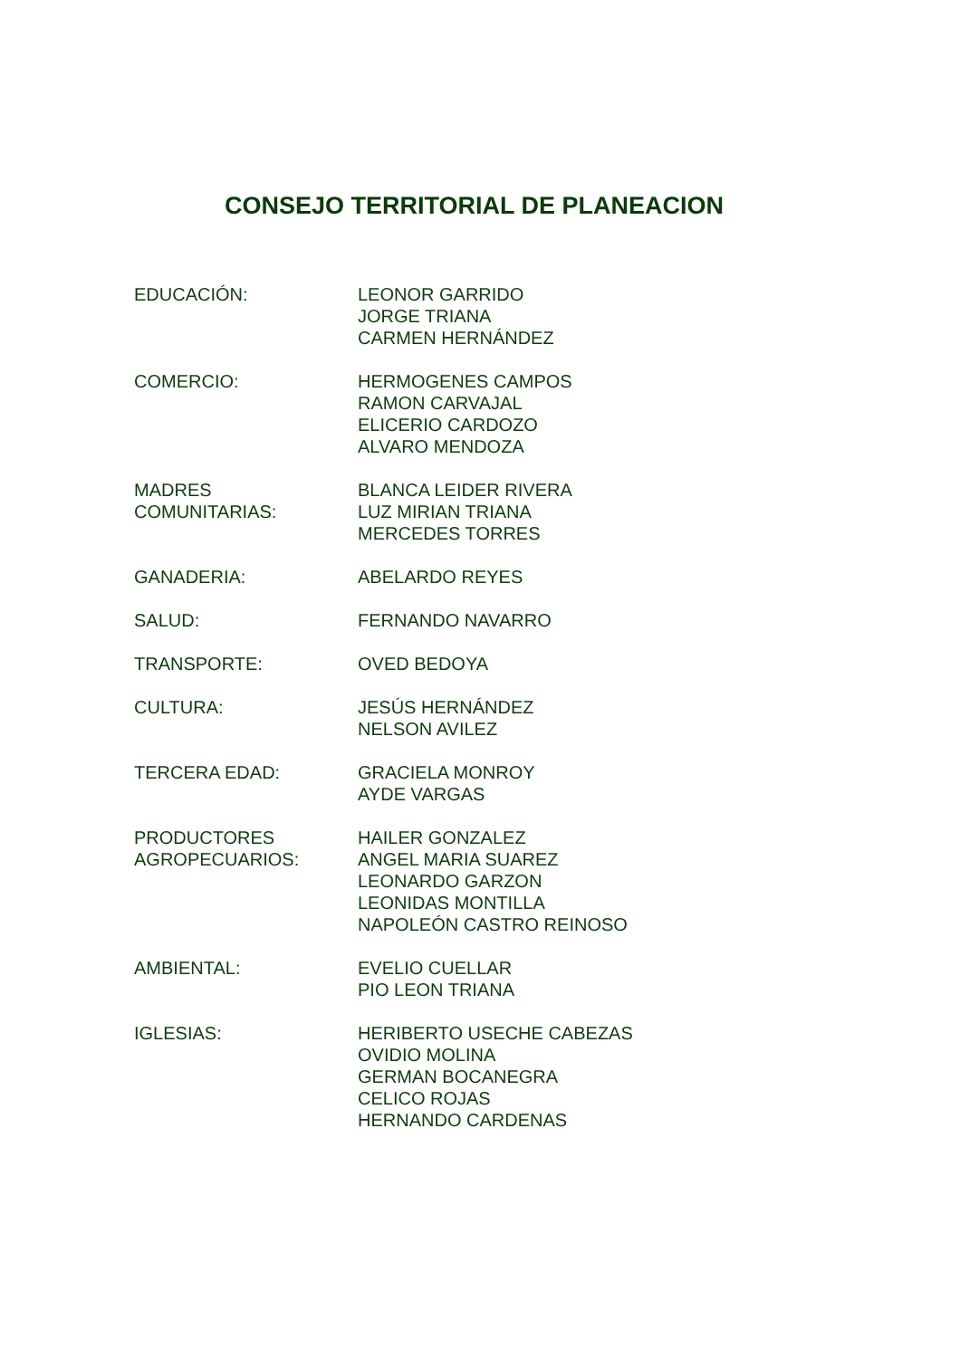CONSEJO TERRITORIAL DE PLANEACION
EDUCACIÓN: LEONOR GARRIDO
JORGE TRIANA
CARMEN HERNÁNDEZ
COMERCIO: HERMOGENES CAMPOS
RAMON CARVAJAL
ELICERIO CARDOZO
ALVARO MENDOZA
MADRES
COMUNITARIAS:
BLANCA LEIDER RIVERA
LUZ MIRIAN TRIANA
MERCEDES TORRES
GANADERIA: ABELARDO REYES
SALUD: FERNANDO NAVARRO
TRANSPORTE: OVED BEDOYA
CULTURA: JESÚS HERNÁNDEZ
NELSON AVILEZ
TERCERA EDAD: GRACIELA MONROY
AYDE VARGAS
PRODUCTORES
AGROPECUARIOS:
HAILER GONZALEZ
ANGEL MARIA SUAREZ
LEONARDO GARZON
LEONIDAS MONTILLA
NAPOLEÓN CASTRO REINOSO
AMBIENTAL: EVELIO CUELLAR
PIO LEON TRIANA
IGLESIAS: HERIBERTO USECHE CABEZAS
OVIDIO MOLINA
GERMAN BOCANEGRA
CELICO ROJAS
HERNANDO CARDENAS